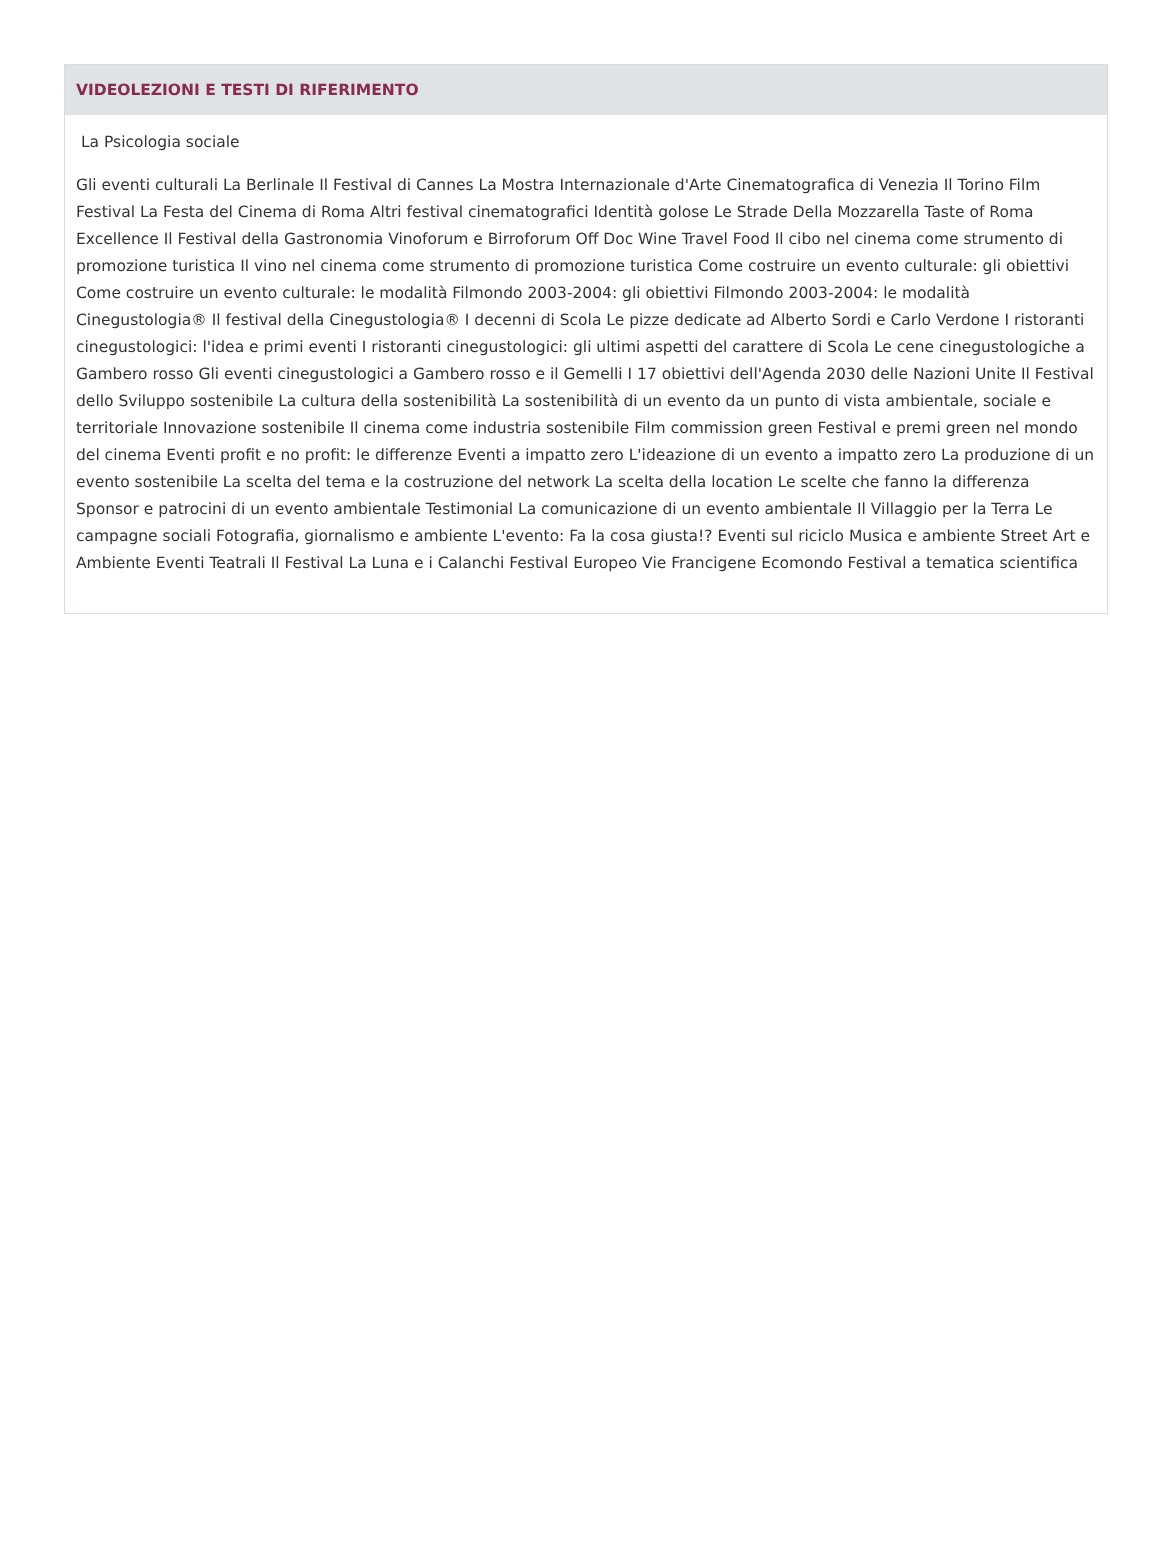VIDEOLEZIONI E TESTI DI RIFERIMENTO
La Psicologia sociale
Gli eventi culturali La Berlinale Il Festival di Cannes La Mostra Internazionale d'Arte Cinematografica di Venezia Il Torino Film Festival La Festa del Cinema di Roma Altri festival cinematografici Identità golose Le Strade Della Mozzarella Taste of Roma Excellence Il Festival della Gastronomia Vinoforum e Birroforum Off Doc Wine Travel Food Il cibo nel cinema come strumento di promozione turistica Il vino nel cinema come strumento di promozione turistica Come costruire un evento culturale: gli obiettivi Come costruire un evento culturale: le modalità Filmondo 2003-2004: gli obiettivi Filmondo 2003-2004: le modalità Cinegustologia® Il festival della Cinegustologia® I decenni di Scola Le pizze dedicate ad Alberto Sordi e Carlo Verdone I ristoranti cinegustologici: l'idea e primi eventi I ristoranti cinegustologici: gli ultimi aspetti del carattere di Scola Le cene cinegustologiche a Gambero rosso Gli eventi cinegustologici a Gambero rosso e il Gemelli I 17 obiettivi dell'Agenda 2030 delle Nazioni Unite Il Festival dello Sviluppo sostenibile La cultura della sostenibilità La sostenibilità di un evento da un punto di vista ambientale, sociale e territoriale Innovazione sostenibile Il cinema come industria sostenibile Film commission green Festival e premi green nel mondo del cinema Eventi profit e no profit: le differenze Eventi a impatto zero L'ideazione di un evento a impatto zero La produzione di un evento sostenibile La scelta del tema e la costruzione del network La scelta della location Le scelte che fanno la differenza Sponsor e patrocini di un evento ambientale Testimonial La comunicazione di un evento ambientale Il Villaggio per la Terra Le campagne sociali Fotografia, giornalismo e ambiente L'evento: Fa la cosa giusta!? Eventi sul riciclo Musica e ambiente Street Art e Ambiente Eventi Teatrali Il Festival La Luna e i Calanchi Festival Europeo Vie Francigene Ecomondo Festival a tematica scientifica